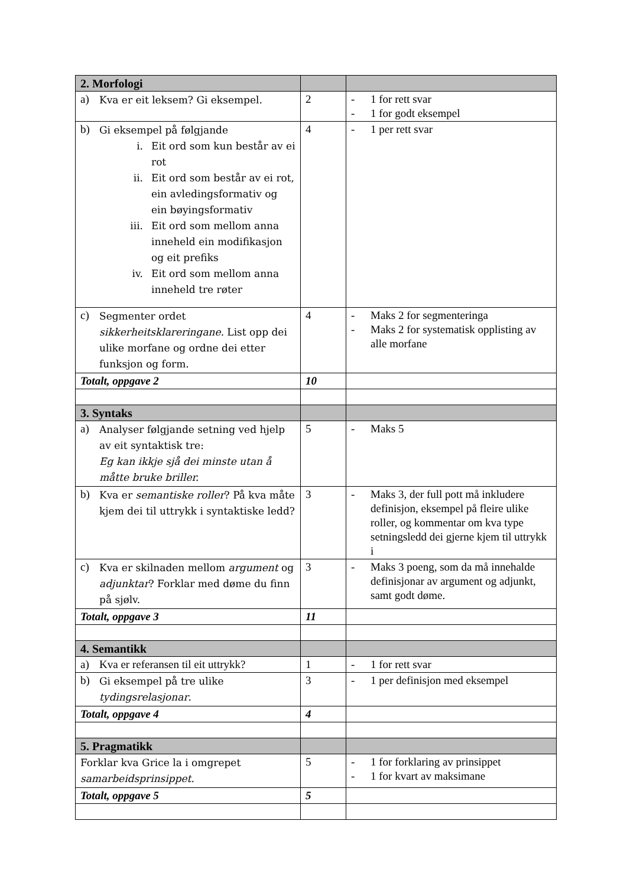| 2. Morfologi | | |
| a) Kva er eit leksem? Gi eksempel. | 2 | - 1 for rett svar - 1 for godt eksempel |
| b) Gi eksempel på følgjande i. Eit ord som kun består av ei rot ii. Eit ord som består av ei rot, ein avledingsformativ og ein bøyingsformativ iii. Eit ord som mellom anna inneheld ein modifikasjon og eit prefiks iv. Eit ord som mellom anna inneheld tre røter | 4 | - 1 per rett svar |
| c) Segmenter ordet sikkerheitsklareringane. List opp dei ulike morfane og ordne dei etter funksjon og form. | 4 | - Maks 2 for segmenteringa - Maks 2 for systematisk opplisting av alle morfane |
| Totalt, oppgave 2 | 10 | |
| 3. Syntaks | | |
| a) Analyser følgjande setning ved hjelp av eit syntaktisk tre: Eg kan ikkje sjå dei minste utan å måtte bruke briller. | 5 | - Maks 5 |
| b) Kva er semantiske roller ? På kva måte kjem dei til uttrykk i syntaktiske ledd? | 3 | - Maks 3, der full pott må inkludere definisjon, eksempel på fleire ulike roller, og kommentar om kva type setningsledd dei gjerne kjem til uttrykk i |
| c) Kva er skilnaden mellom argument og adjunktar ? Forklar med døme du finn på sjølv. | 3 | - Maks 3 poeng, som da må innehalde definisjonar av argument og adjunkt, samt godt døme. |
| Totalt, oppgave 3 | 11 | |
| 4. Semantikk | | |
| a) Kva er referansen til eit uttrykk? | 1 | - 1 for rett svar |
| b) Gi eksempel på tre ulike tydingsrelasjonar . | 3 | - 1 per definisjon med eksempel |
| Totalt, oppgave 4 | 4 | |
| 5. Pragmatikk | | |
| Forklar kva Grice la i omgrepet samarbeidsprinsippet . | 5 | - 1 for forklaring av prinsippet - 1 for kvart av maksimane |
| Totalt, oppgave 5 | 5 | |